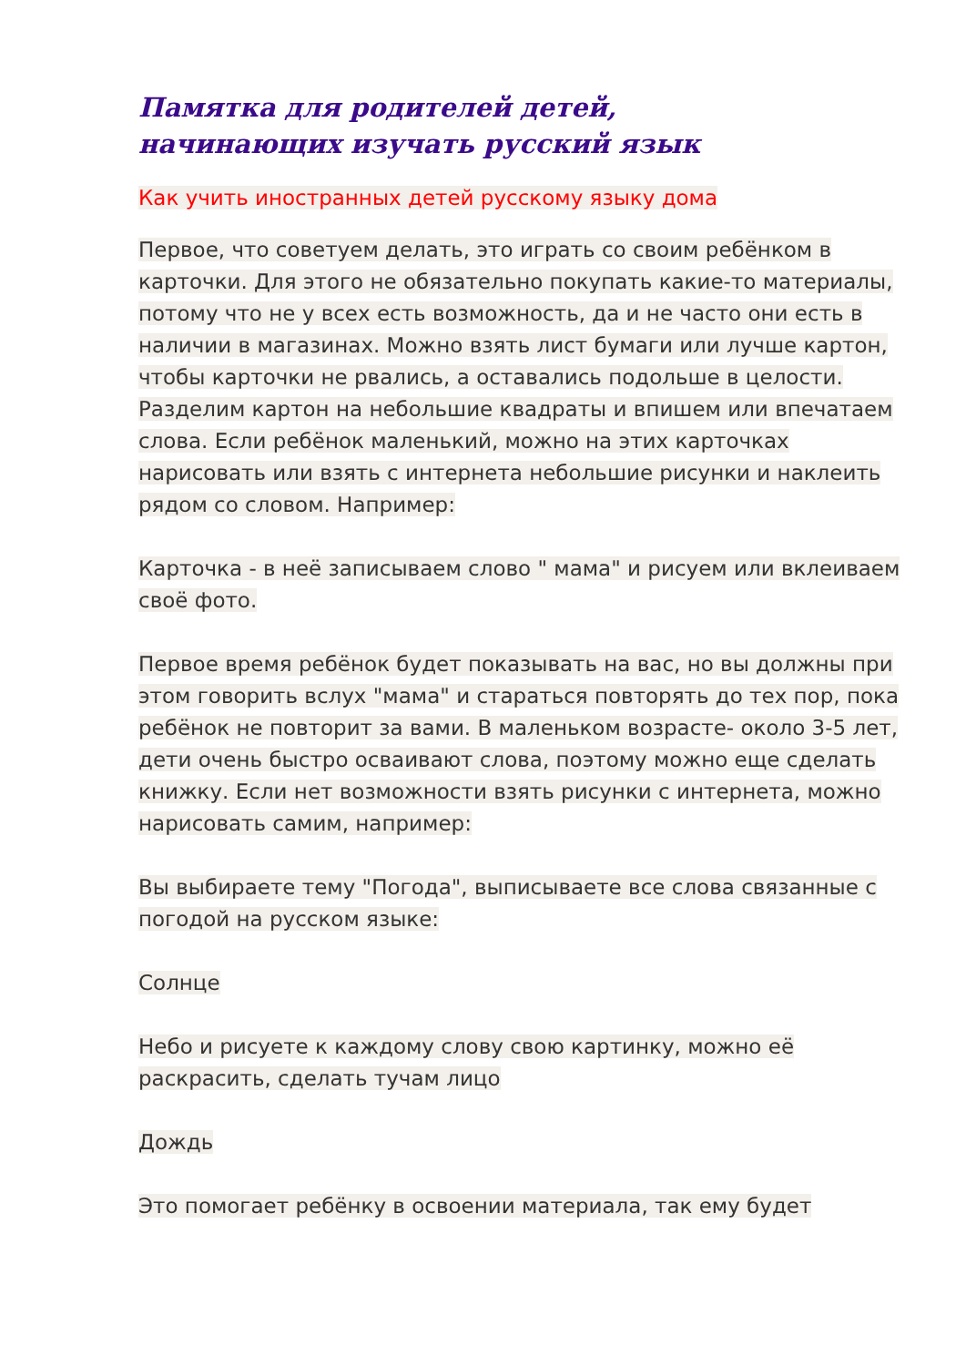Памятка для родителей детей,
начинающих изучать русский язык
Как учить иностранных детей русскому языку дома
Первое, что советуем делать, это играть со своим ребёнком в карточки. Для этого не обязательно покупать какие-то материалы, потому что не у всех есть возможность, да и не часто они есть в наличии в магазинах. Можно взять лист бумаги или лучше картон, чтобы карточки не рвались, а оставались подольше в целости. Разделим картон на небольшие квадраты и впишем или впечатаем слова. Если ребёнок маленький, можно на этих карточках нарисовать или взять с интернета небольшие рисунки и наклеить рядом со словом. Например:
Карточка - в неё записываем слово " мама" и рисуем или вклеиваем своё фото.
Первое время ребёнок будет показывать на вас, но вы должны при этом говорить вслух "мама" и стараться повторять до тех пор, пока ребёнок не повторит за вами. В маленьком возрасте- около 3-5 лет, дети очень быстро осваивают слова, поэтому можно еще сделать книжку. Если нет возможности взять рисунки с интернета, можно нарисовать самим, например:
Вы выбираете тему "Погода", выписываете все слова связанные с погодой на русском языке:
Солнце
Небо и рисуете к каждому слову свою картинку, можно её раскрасить, сделать тучам лицо
Дождь
Это помогает ребёнку в освоении материала, так ему будет